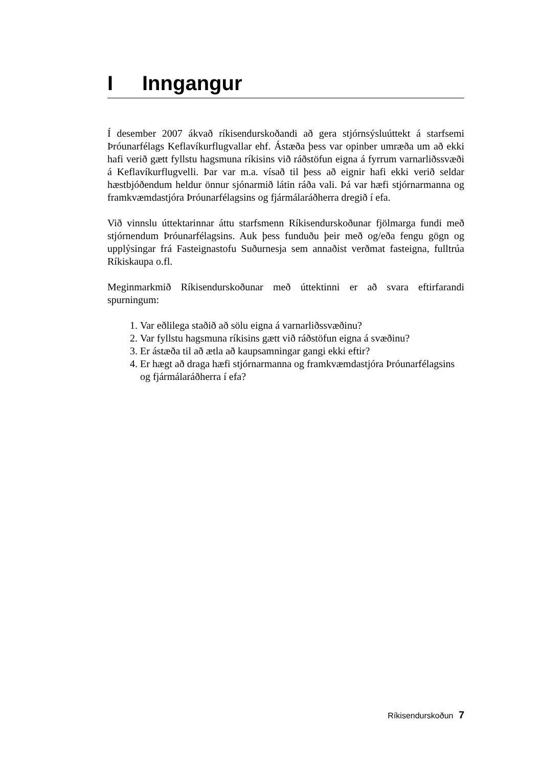I Inngangur
Í desember 2007 ákvað ríkisendurskoðandi að gera stjórnsýsluúttekt á starf­semi Þróunarfélags Keflavíkurflugvallar ehf. Ástæða þess var opinber um­ræða um að ekki hafi verið gætt fyllstu hagsmuna ríkisins við ráðstöfun eigna á fyrrum varnarliðssvæði á Keflavíkurflugvelli. Þar var m.a. vísað til þess að eignir hafi ekki verið seldar hæstbjóðendum heldur önnur sjónarmið látin ráða vali. Þá var hæfi stjórnarmanna og framkvæmdastjóra Þróunarfélagsins og fjármálaráðherra dregið í efa.
Við vinnslu úttektarinnar áttu starfsmenn Ríkisendurskoðunar fjölmarga fundi með stjórnendum Þróunarfélagsins. Auk þess funduðu þeir með og/eða fengu gögn og upplýsingar frá Fasteignastofu Suðurnesja sem annaðist verðmat fasteigna, fulltrúa Ríkiskaupa o.fl.
Meginmarkmið Ríkisendurskoðunar með úttektinni er að svara eftirfarandi spurningum:
1. Var eðlilega staðið að sölu eigna á varnarliðssvæðinu?
2. Var fyllstu hagsmuna ríkisins gætt við ráðstöfun eigna á svæðinu?
3. Er ástæða til að ætla að kaupsamningar gangi ekki eftir?
4. Er hægt að draga hæfi stjórnarmanna og framkvæmdastjóra Þróunar­félagsins og fjármálaráðherra í efa?
Ríkisendurskoðun 7